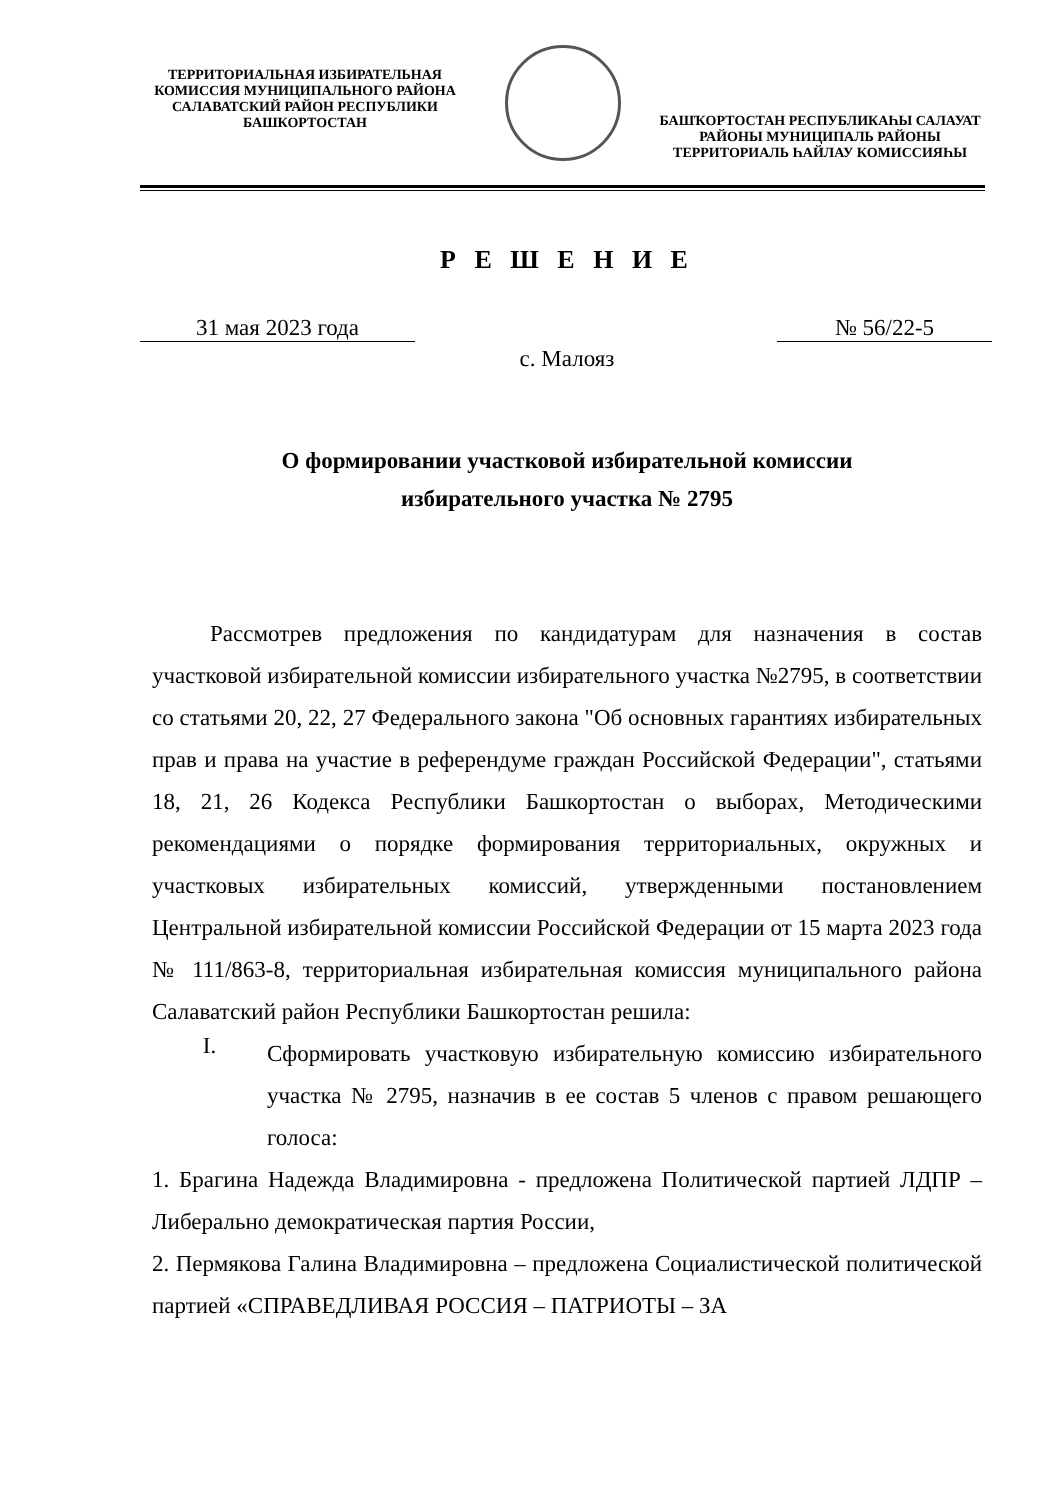ТЕРРИТОРИАЛЬНАЯ ИЗБИРАТЕЛЬНАЯ КОМИССИЯ МУНИЦИПАЛЬНОГО РАЙОНА САЛАВАТСКИЙ РАЙОН РЕСПУБЛИКИ БАШКОРТОСТАН
БАШҠОРТОСТАН РЕСПУБЛИКАҺЫ САЛАУАТ РАЙОНЫ МУНИЦИПАЛЬ РАЙОНЫ ТЕРРИТОРИАЛЬ ҺАЙЛАУ КОМИССИЯҺЫ
Р Е Ш Е Н И Е
31 мая 2023 года № 56/22-5
с. Малояз
О формировании участковой избирательной комиссии
избирательного участка № 2795
Рассмотрев предложения по кандидатурам для назначения в состав участковой избирательной комиссии избирательного участка №2795, в соответствии со статьями 20, 22, 27 Федерального закона "Об основных гарантиях избирательных прав и права на участие в референдуме граждан Российской Федерации", статьями 18, 21, 26 Кодекса Республики Башкортостан о выборах, Методическими рекомендациями о порядке формирования территориальных, окружных и участковых избирательных комиссий, утвержденными постановлением Центральной избирательной комиссии Российской Федерации от 15 марта 2023 года № 111/863-8, территориальная избирательная комиссия муниципального района Салаватский район Республики Башкортостан решила:
I.
Сформировать участковую избирательную комиссию избирательного участка № 2795, назначив в ее состав 5 членов с правом решающего голоса:
1. Брагина Надежда Владимировна - предложена Политической партией ЛДПР – Либерально демократическая партия России,
2. Пермякова Галина Владимировна – предложена Социалистической политической партией «СПРАВЕДЛИВАЯ РОССИЯ – ПАТРИОТЫ – ЗА